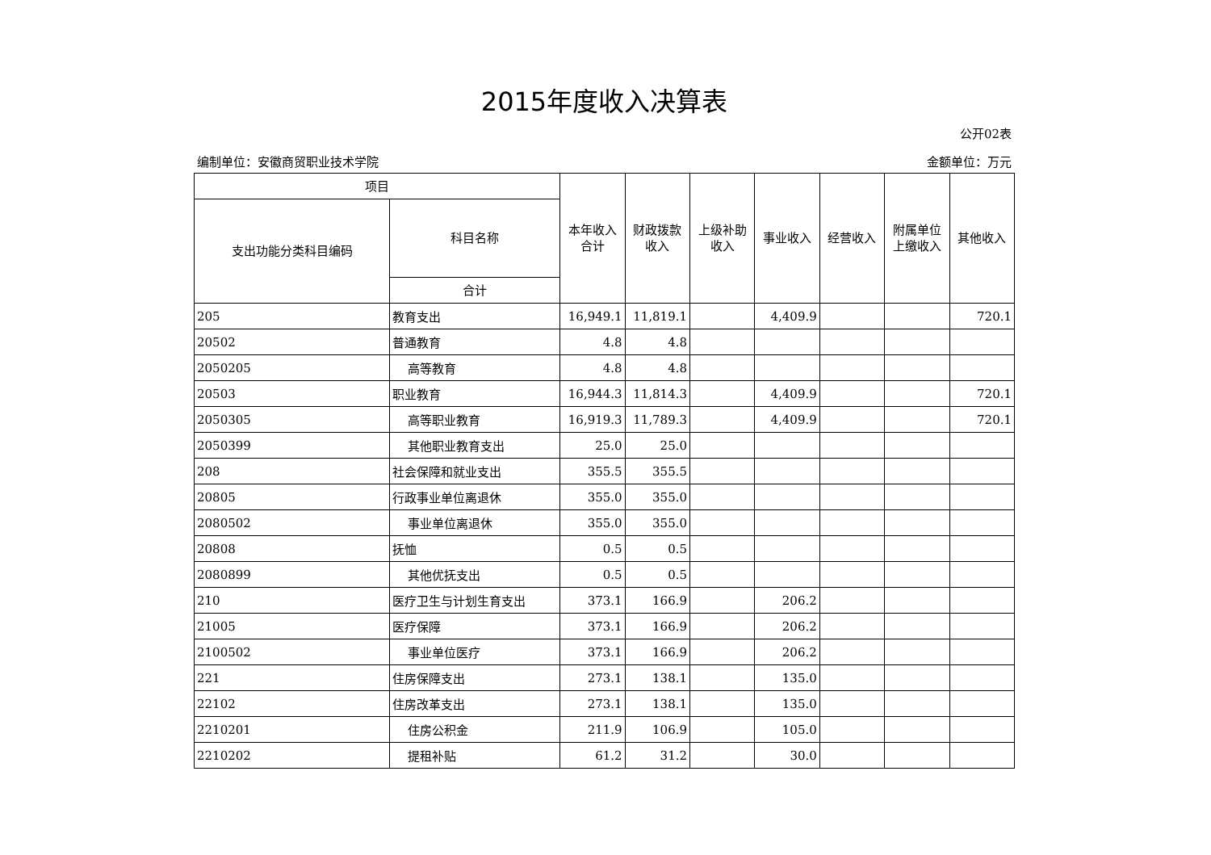2015年度收入决算表
公开02表
编制单位：安徽商贸职业技术学院 金额单位：万元
| 项目 | | 本年收入合计 | 财政拨款收入 | 上级补助收入 | 事业收入 | 经营收入 | 附属单位上缴收入 | 其他收入 |
| --- | --- | --- | --- | --- | --- | --- | --- | --- |
| 支出功能分类科目编码 | 科目名称 | | | | | | | |
| | 合计 | | | | | | | |
| 205 | 教育支出 | 16,949.1 | 11,819.1 | | 4,409.9 | | | 720.1 |
| 20502 | 普通教育 | 4.8 | 4.8 | | | | | |
| 2050205 | 高等教育 | 4.8 | 4.8 | | | | | |
| 20503 | 职业教育 | 16,944.3 | 11,814.3 | | 4,409.9 | | | 720.1 |
| 2050305 | 高等职业教育 | 16,919.3 | 11,789.3 | | 4,409.9 | | | 720.1 |
| 2050399 | 其他职业教育支出 | 25.0 | 25.0 | | | | | |
| 208 | 社会保障和就业支出 | 355.5 | 355.5 | | | | | |
| 20805 | 行政事业单位离退休 | 355.0 | 355.0 | | | | | |
| 2080502 | 事业单位离退休 | 355.0 | 355.0 | | | | | |
| 20808 | 抚恤 | 0.5 | 0.5 | | | | | |
| 2080899 | 其他优抚支出 | 0.5 | 0.5 | | | | | |
| 210 | 医疗卫生与计划生育支出 | 373.1 | 166.9 | | 206.2 | | | |
| 21005 | 医疗保障 | 373.1 | 166.9 | | 206.2 | | | |
| 2100502 | 事业单位医疗 | 373.1 | 166.9 | | 206.2 | | | |
| 221 | 住房保障支出 | 273.1 | 138.1 | | 135.0 | | | |
| 22102 | 住房改革支出 | 273.1 | 138.1 | | 135.0 | | | |
| 2210201 | 住房公积金 | 211.9 | 106.9 | | 105.0 | | | |
| 2210202 | 提租补贴 | 61.2 | 31.2 | | 30.0 | | | |